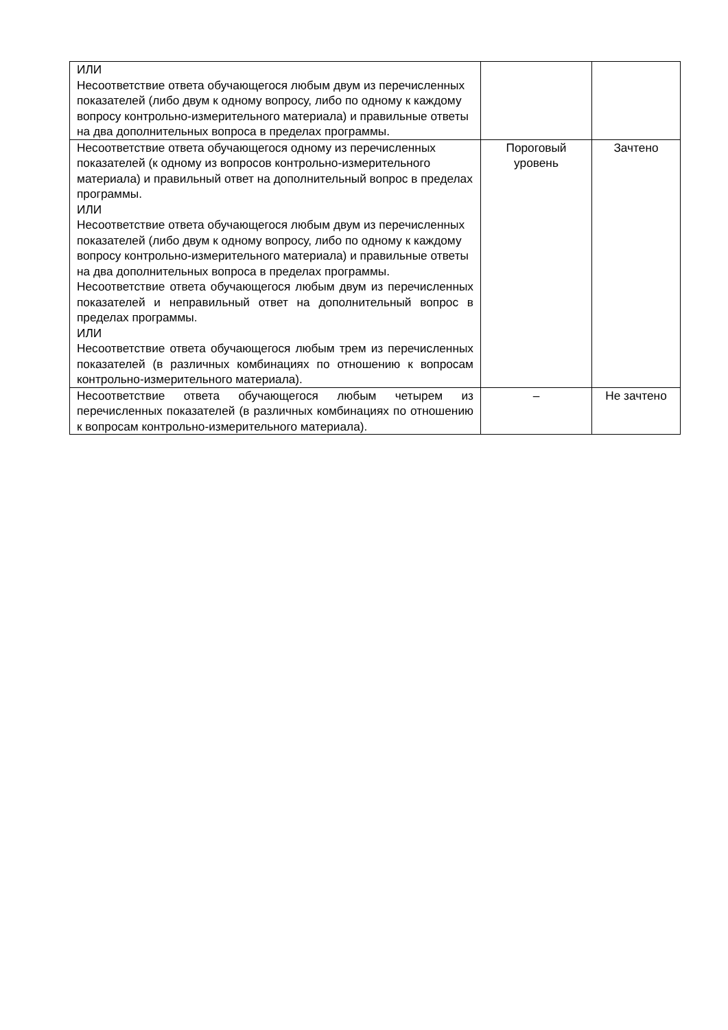| ИЛИ Несоответствие ответа обучающегося любым двум из перечисленных показателей (либо двум к одному вопросу, либо по одному к каждому вопросу контрольно-измерительного материала) и правильные ответы на два дополнительных вопроса в пределах программы. | | |
| Несоответствие ответа обучающегося одному из перечисленных показателей (к одному из вопросов контрольно-измерительного материала) и правильный ответ на дополнительный вопрос в пределах программы. ИЛИ Несоответствие ответа обучающегося любым двум из перечисленных показателей (либо двум к одному вопросу, либо по одному к каждому вопросу контрольно-измерительного материала) и правильные ответы на два дополнительных вопроса в пределах программы. Несоответствие ответа обучающегося любым двум из перечисленных показателей и неправильный ответ на дополнительный вопрос в пределах программы. ИЛИ Несоответствие ответа обучающегося любым трем из перечисленных показателей (в различных комбинациях по отношению к вопросам контрольно-измерительного материала). | Пороговый уровень | Зачтено |
| Несоответствие ответа обучающегося любым четырем из перечисленных показателей (в различных комбинациях по отношению к вопросам контрольно-измерительного материала). | – | Не зачтено |